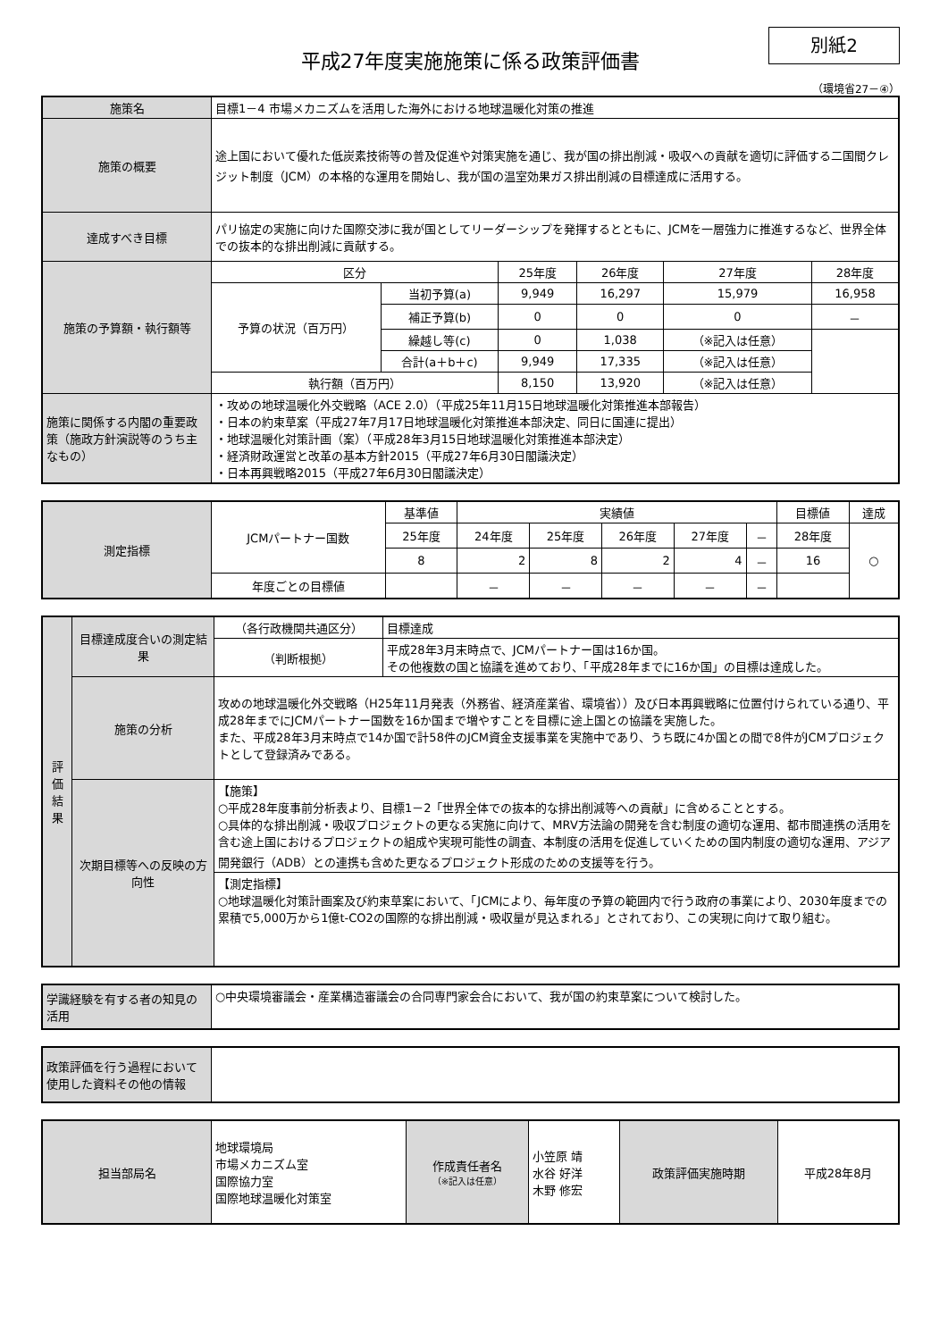別紙2
平成27年度実施施策に係る政策評価書
（環境省27－④）
| 施策名 | 目標1－4 市場メカニズムを活用した海外における地球温暖化対策の推進 | | | | | |
| 施策の概要 | 途上国において優れた低炭素技術等の普及促進や対策実施を通じ、我が国の排出削減・吸収への貢献を適切に評価する二国間クレジット制度（JCM）の本格的な運用を開始し、我が国の温室効果ガス排出削減の目標達成に活用する。 | | | | | |
| 達成すべき目標 | パリ協定の実施に向けた国際交渉に我が国としてリーダーシップを発揮するとともに、JCMを一層強力に推進するなど、世界全体での抜本的な排出削減に貢献する。 | | | | | |
| 施策の予算額・執行額等 | 区分 | | 25年度 | 26年度 | 27年度 | 28年度 |
| | 予算の状況（百万円） | 当初予算(a) | 9,949 | 16,297 | 15,979 | 16,958 |
| | | 補正予算(b) | 0 | 0 | 0 | － |
| | | 繰越し等(c) | 0 | 1,038 | （※記入は任意） | |
| | | 合計(a＋b＋c) | 9,949 | 17,335 | （※記入は任意） | |
| | 執行額（百万円） | | 8,150 | 13,920 | （※記入は任意） | |
| 施策に関係する内閣の重要政策（施政方針演説等のうち主なもの） | ・攻めの地球温暖化外交戦略（ACE 2.0）（平成25年11月15日地球温暖化対策推進本部報告） ・日本の約束草案（平成27年7月17日地球温暖化対策推進本部決定、同日に国連に提出） ・地球温暖化対策計画（案）（平成28年3月15日地球温暖化対策推進本部決定） ・経済財政運営と改革の基本方針2015（平成27年6月30日閣議決定） ・日本再興戦略2015（平成27年6月30日閣議決定） | | | | | |
| 測定指標 | JCMパートナー国数 | 基準値 | 実績値 | | | | | 目標値 | 達成 |
| | | 25年度 | 24年度 | 25年度 | 26年度 | 27年度 | － | 28年度 | ○ |
| | | 8 | 2 | 8 | 2 | 4 | － | 16 | |
| | 年度ごとの目標値 | | － | － | － | － | － | | |
| 評価結果 | 目標達成度合いの測定結果 | （各行政機関共通区分） | 目標達成 |
| | | （判断根拠） | 平成28年3月末時点で、JCMパートナー国は16か国。 その他複数の国と協議を進めており、「平成28年までに16か国」の目標は達成した。 |
| | 施策の分析 | 攻めの地球温暖化外交戦略（H25年11月発表（外務省、経済産業省、環境省））及び日本再興戦略に位置付けられている通り、平成28年までにJCMパートナー国数を16か国まで増やすことを目標に途上国との協議を実施した。 また、平成28年3月末時点で14か国で計58件のJCM資金支援事業を実施中であり、うち既に4か国との間で8件がJCMプロジェクトとして登録済みである。 | |
| | 次期目標等への反映の方向性 | 【施策】 ○平成28年度事前分析表より、目標1－2「世界全体での抜本的な排出削減等への貢献」に含めることとする。 ○具体的な排出削減・吸収プロジェクトの更なる実施に向けて、MRV方法論の開発を含む制度の適切な運用、都市間連携の活用を含む途上国におけるプロジェクトの組成や実現可能性の調査、本制度の活用を促進していくための国内制度の適切な運用、アジア開発銀行（ADB）との連携も含めた更なるプロジェクト形成のための支援等を行う。 | |
| | | 【測定指標】 ○地球温暖化対策計画案及び約束草案において、「JCMにより、毎年度の予算の範囲内で行う政府の事業により、2030年度までの累積で5,000万から1億t-CO2の国際的な排出削減・吸収量が見込まれる」とされており、この実現に向けて取り組む。 | |
| 学識経験を有する者の知見の活用 | ○中央環境審議会・産業構造審議会の合同専門家会合において、我が国の約束草案について検討した。 |
| 政策評価を行う過程において使用した資料その他の情報 | |
| 担当部局名 | 地球環境局 市場メカニズム室 国際協力室 国際地球温暖化対策室 | 作成責任者名 （※記入は任意） | 小笠原 靖 水谷 好洋 木野 修宏 | 政策評価実施時期 | 平成28年8月 |